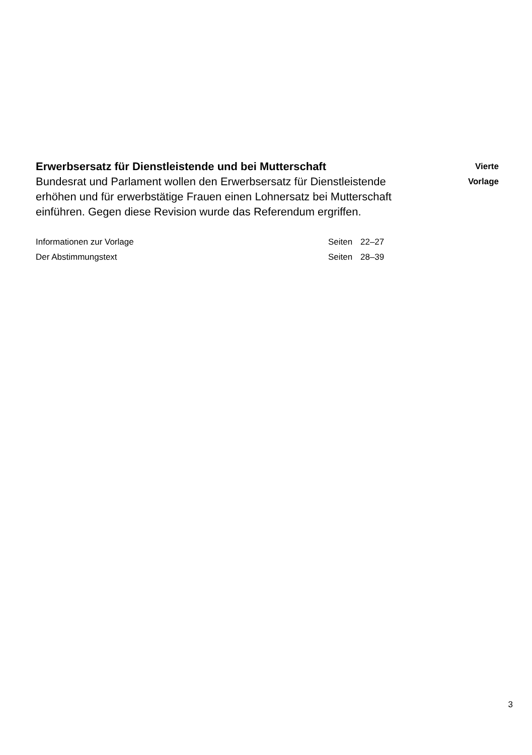Erwerbsersatz für Dienstleistende und bei Mutterschaft
Bundesrat und Parlament wollen den Erwerbsersatz für Dienstleistende erhöhen und für erwerbstätige Frauen einen Lohnersatz bei Mutterschaft einführen. Gegen diese Revision wurde das Referendum ergriffen.
Vierte
Vorlage
Informationen zur Vorlage Seiten 22–27
Der Abstimmungstext Seiten 28–39
3